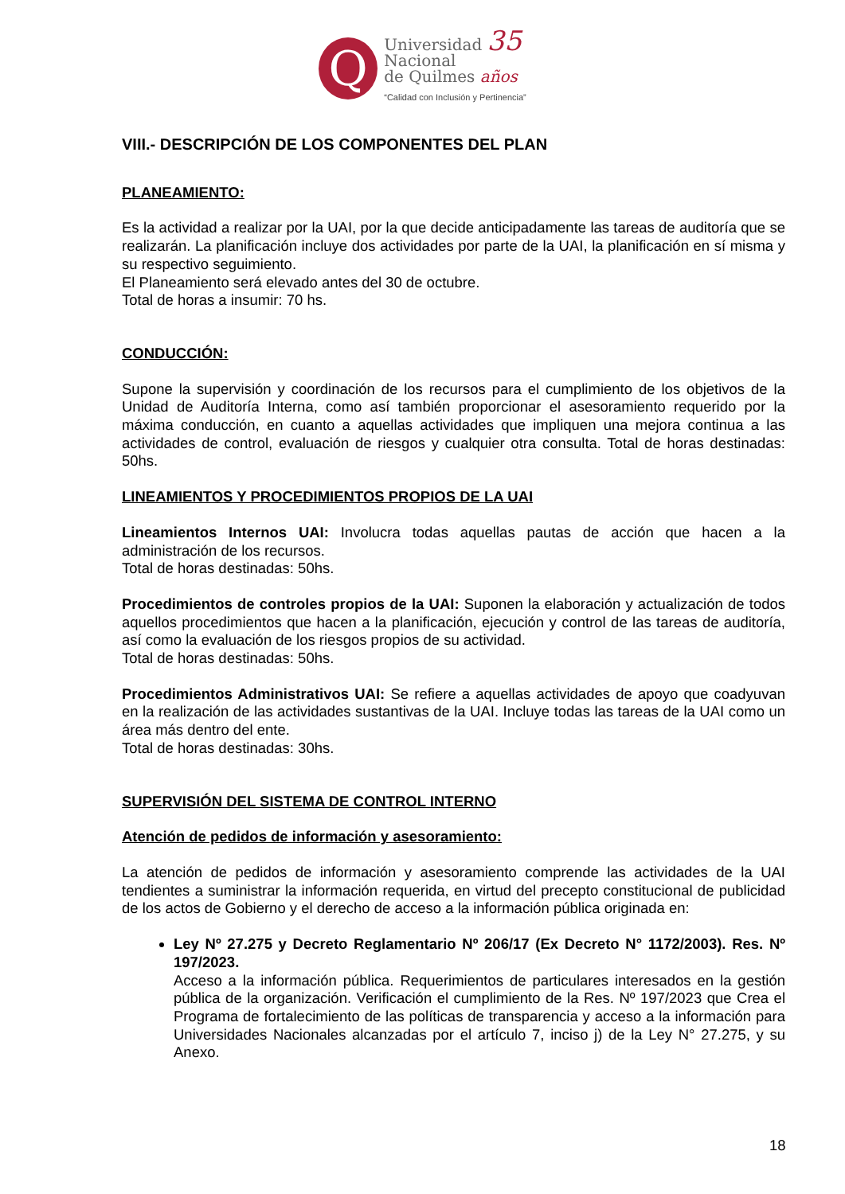Q
Universidad 35
Nacional
de Quilmes años
“Calidad con Inclusión y Pertinencia”
VIII.- DESCRIPCIÓN DE LOS COMPONENTES DEL PLAN
PLANEAMIENTO:
Es la actividad a realizar por la UAI, por la que decide anticipadamente las tareas de auditoría que se realizarán. La planificación incluye dos actividades por parte de la UAI, la planificación en sí misma y su respectivo seguimiento.
El Planeamiento será elevado antes del 30 de octubre.
Total de horas a insumir: 70 hs.
CONDUCCIÓN:
Supone la supervisión y coordinación de los recursos para el cumplimiento de los objetivos de la Unidad de Auditoría Interna, como así también proporcionar el asesoramiento requerido por la máxima conducción, en cuanto a aquellas actividades que impliquen una mejora continua a las actividades de control, evaluación de riesgos y cualquier otra consulta. Total de horas destinadas: 50hs.
LINEAMIENTOS Y PROCEDIMIENTOS PROPIOS DE LA UAI
Lineamientos Internos UAI: Involucra todas aquellas pautas de acción que hacen a la administración de los recursos.
Total de horas destinadas: 50hs.
Procedimientos de controles propios de la UAI: Suponen la elaboración y actualización de todos aquellos procedimientos que hacen a la planificación, ejecución y control de las tareas de auditoría, así como la evaluación de los riesgos propios de su actividad.
Total de horas destinadas: 50hs.
Procedimientos Administrativos UAI: Se refiere a aquellas actividades de apoyo que coadyuvan en la realización de las actividades sustantivas de la UAI. Incluye todas las tareas de la UAI como un área más dentro del ente.
Total de horas destinadas: 30hs.
SUPERVISIÓN DEL SISTEMA DE CONTROL INTERNO
Atención de pedidos de información y asesoramiento:
La atención de pedidos de información y asesoramiento comprende las actividades de la UAI tendientes a suministrar la información requerida, en virtud del precepto constitucional de publicidad de los actos de Gobierno y el derecho de acceso a la información pública originada en:
Ley Nº 27.275 y Decreto Reglamentario Nº 206/17 (Ex Decreto N° 1172/2003). Res. Nº 197/2023.
Acceso a la información pública. Requerimientos de particulares interesados en la gestión pública de la organización. Verificación el cumplimiento de la Res. Nº 197/2023 que Crea el Programa de fortalecimiento de las políticas de transparencia y acceso a la información para Universidades Nacionales alcanzadas por el artículo 7, inciso j) de la Ley N° 27.275, y su Anexo.
18